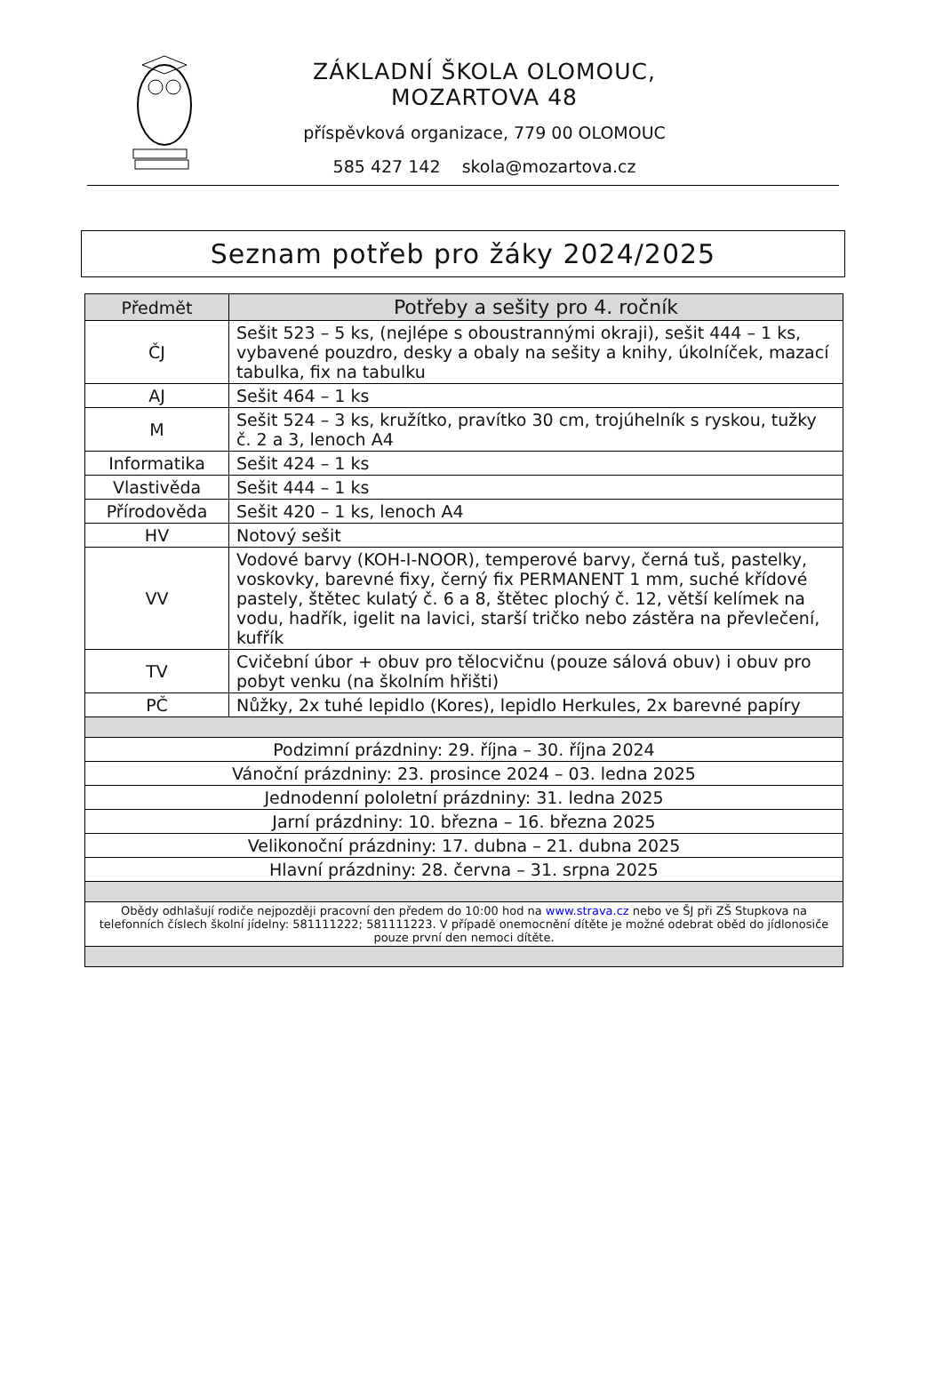ZÁKLADNÍ ŠKOLA OLOMOUC, MOZARTOVA 48
příspěvková organizace, 779 00 OLOMOUC
585 427 142 skola@mozartova.cz
Seznam potřeb pro žáky 2024/2025
| Předmět | Potřeby a sešity pro 4. ročník |
| --- | --- |
| ČJ | Sešit 523 – 5 ks, (nejlépe s oboustrannými okraji), sešit 444 – 1 ks, vybavené pouzdro, desky a obaly na sešity a knihy, úkolníček, mazací tabulka, fix na tabulku |
| AJ | Sešit 464 – 1 ks |
| M | Sešit 524 – 3 ks, kružítko, pravítko 30 cm, trojúhelník s ryskou, tužky č. 2 a 3, lenoch A4 |
| Informatika | Sešit 424 – 1 ks |
| Vlastivěda | Sešit 444 – 1 ks |
| Přírodověda | Sešit 420 – 1 ks, lenoch A4 |
| HV | Notový sešit |
| VV | Vodové barvy (KOH-I-NOOR), temperové barvy, černá tuš, pastelky, voskovky, barevné fixy, černý fix PERMANENT 1 mm, suché křídové pastely, štětec kulatý č. 6 a 8, štětec plochý č. 12, větší kelímek na vodu, hadřík, igelit na lavici, starší tričko nebo zástěra na převlečení, kufřík |
| TV | Cvičební úbor + obuv pro tělocvičnu (pouze sálová obuv) i obuv pro pobyt venku (na školním hřišti) |
| PČ | Nůžky, 2x tuhé lepidlo (Kores), lepidlo Herkules, 2x barevné papíry |
| Podzimní prázdniny: 29. října – 30. října 2024 | |
| Vánoční prázdniny: 23. prosince 2024 – 03. ledna 2025 | |
| Jednodenní pololetní prázdniny: 31. ledna 2025 | |
| Jarní prázdniny: 10. března – 16. března 2025 | |
| Velikonoční prázdniny: 17. dubna – 21. dubna 2025 | |
| Hlavní prázdniny: 28. června – 31. srpna 2025 | |
| Obědy odhlašují rodiče nejpozději pracovní den předem do 10:00 hod na www.strava.cz nebo ve ŠJ při ZŠ Stupkova na telefonních číslech školní jídelny: 581111222; 581111223. V případě onemocnění dítěte je možné odebrat oběd do jídlonosiče pouze první den nemoci dítěte. | |